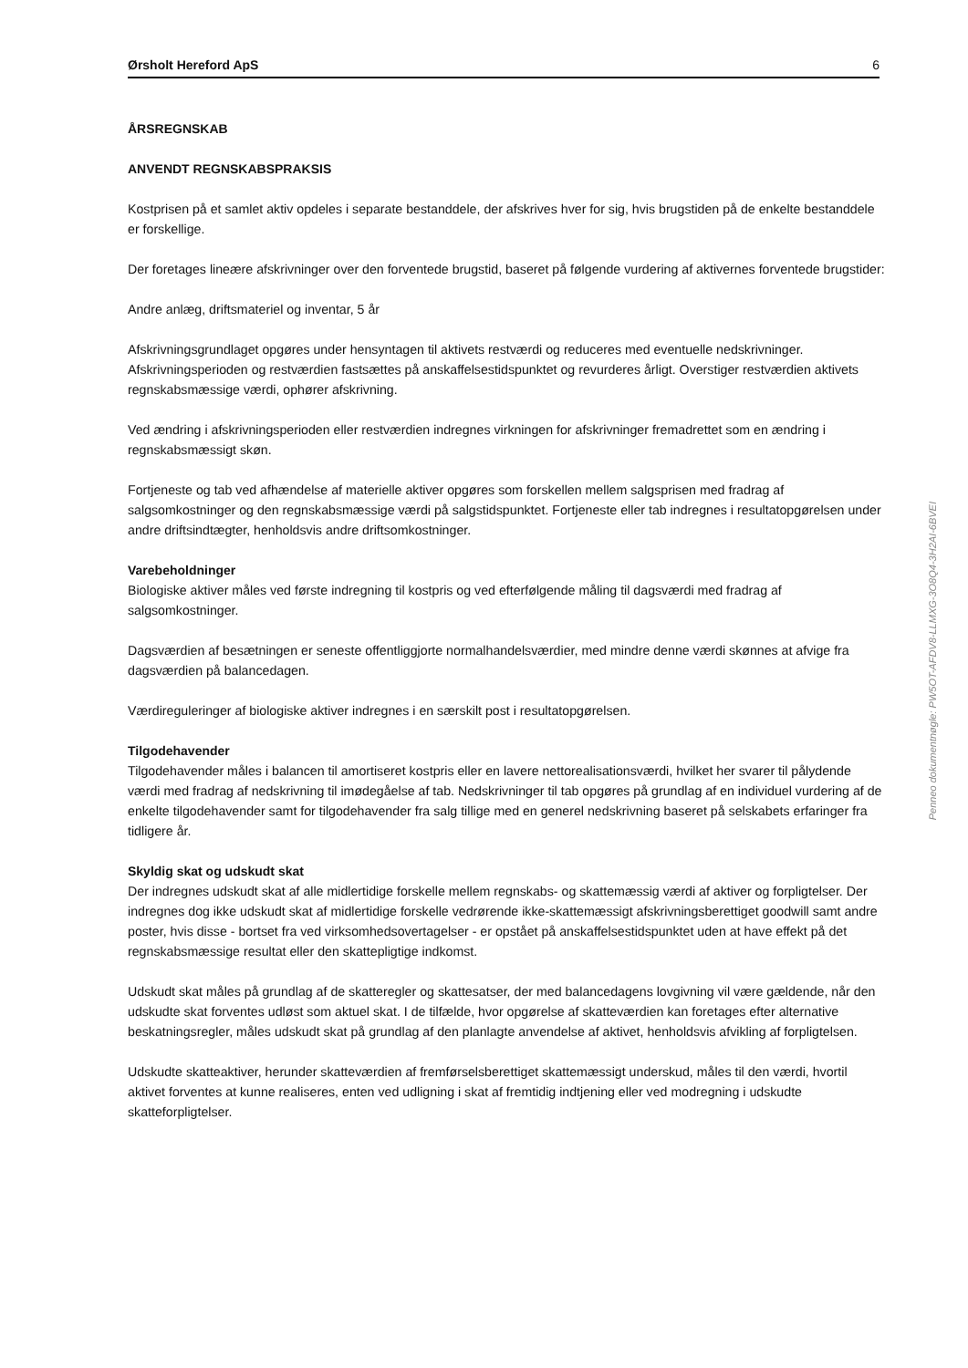Ørsholt Hereford ApS 6
ÅRSREGNSKAB
ANVENDT REGNSKABSPRAKSIS
Kostprisen på et samlet aktiv opdeles i separate bestanddele, der afskrives hver for sig, hvis brugstiden på de enkelte bestanddele er forskellige.
Der foretages lineære afskrivninger over den forventede brugstid, baseret på følgende vurdering af aktivernes forventede brugstider:
Andre anlæg, driftsmateriel og inventar, 5 år
Afskrivningsgrundlaget opgøres under hensyntagen til aktivets restværdi og reduceres med eventuelle nedskrivninger. Afskrivningsperioden og restværdien fastsættes på anskaffelsestidspunktet og revurderes årligt. Overstiger restværdien aktivets regnskabsmæssige værdi, ophører afskrivning.
Ved ændring i afskrivningsperioden eller restværdien indregnes virkningen for afskrivninger fremadrettet som en ændring i regnskabsmæssigt skøn.
Fortjeneste og tab ved afhændelse af materielle aktiver opgøres som forskellen mellem salgsprisen med fradrag af salgsomkostninger og den regnskabsmæssige værdi på salgstidspunktet. Fortjeneste eller tab indregnes i resultatopgørelsen under andre driftsindtægter, henholdsvis andre driftsomkostninger.
Varebeholdninger
Biologiske aktiver måles ved første indregning til kostpris og ved efterfølgende måling til dagsværdi med fradrag af salgsomkostninger.
Dagsværdien af besætningen er seneste offentliggjorte normalhandelsværdier, med mindre denne værdi skønnes at afvige fra dagsværdien på balancedagen.
Værdireguleringer af biologiske aktiver indregnes i en særskilt post i resultatopgørelsen.
Tilgodehavender
Tilgodehavender måles i balancen til amortiseret kostpris eller en lavere nettorealisationsværdi, hvilket her svarer til pålydende værdi med fradrag af nedskrivning til imødegåelse af tab. Nedskrivninger til tab opgøres på grundlag af en individuel vurdering af de enkelte tilgodehavender samt for tilgodehavender fra salg tillige med en generel nedskrivning baseret på selskabets erfaringer fra tidligere år.
Skyldig skat og udskudt skat
Der indregnes udskudt skat af alle midlertidige forskelle mellem regnskabs- og skattemæssig værdi af aktiver og forpligtelser. Der indregnes dog ikke udskudt skat af midlertidige forskelle vedrørende ikke-skattemæssigt afskrivningsberettiget goodwill samt andre poster, hvis disse - bortset fra ved virksomhedsovertagelser - er opstået på anskaffelsestidspunktet uden at have effekt på det regnskabsmæssige resultat eller den skattepligtige indkomst.
Udskudt skat måles på grundlag af de skatteregler og skattesatser, der med balancedagens lovgivning vil være gældende, når den udskudte skat forventes udløst som aktuel skat. I de tilfælde, hvor opgørelse af skatteværdien kan foretages efter alternative beskatningsregler, måles udskudt skat på grundlag af den planlagte anvendelse af aktivet, henholdsvis afvikling af forpligtelsen.
Udskudte skatteaktiver, herunder skatteværdien af fremførselsberettiget skattemæssigt underskud, måles til den værdi, hvortil aktivet forventes at kunne realiseres, enten ved udligning i skat af fremtidig indtjening eller ved modregning i udskudte skatteforpligtelser.
Penneo dokumentnøgle: PW5OT-AFDV8-LLMXG-3O8Q4-3H2AI-6BVEI